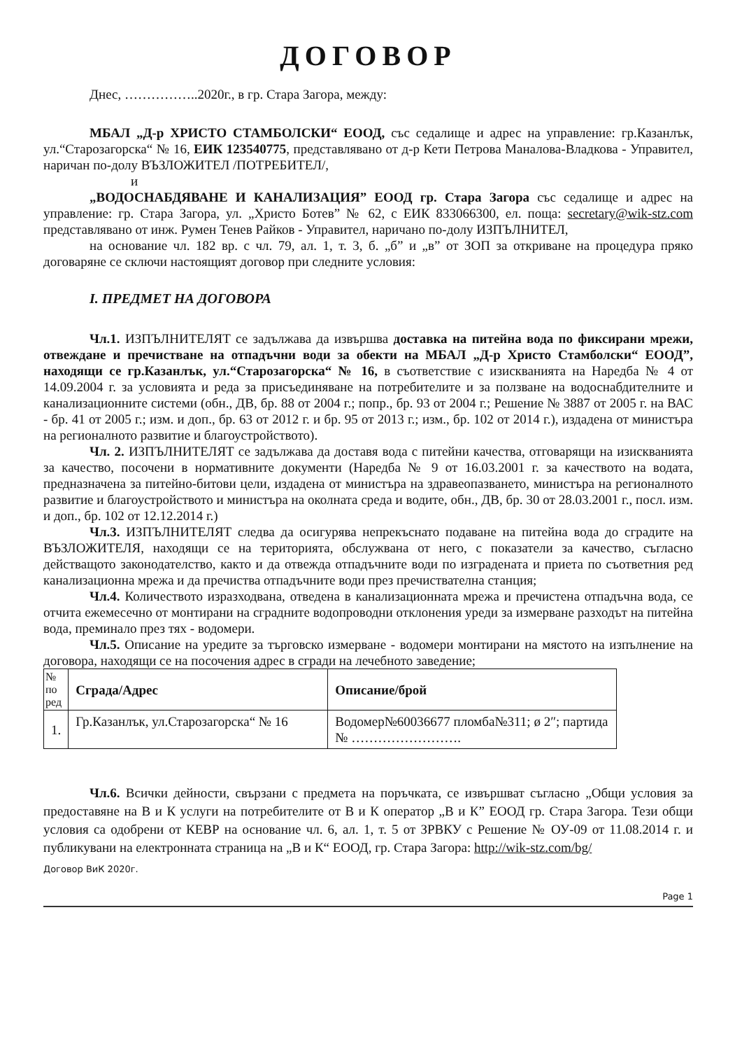ДОГОВОР
Днес, ……………..2020г., в гр. Стара Загора, между:
МБАЛ „Д-р ХРИСТО СТАМБОЛСКИ“ ЕООД, със седалище и адрес на управление: гр.Казанлък, ул.“Старозагорска“ № 16, ЕИК 123540775, представлявано от д-р Кети Петрова Маналова-Владкова - Управител, наричан по-долу ВЪЗЛОЖИТЕЛ /ПОТРЕБИТЕЛ/,
и
„ВОДОСНАБДЯВАНЕ И КАНАЛИЗАЦИЯ” ЕООД гр. Стара Загора със седалище и адрес на управление: гр. Стара Загора, ул. „Христо Ботев” № 62, с ЕИК 833066300, ел. поща: secretary@wik-stz.com представлявано от инж. Румен Тенев Райков - Управител, наричано по-долу ИЗПЪЛНИТЕЛ,
на основание чл. 182 вр. с чл. 79, ал. 1, т. 3, б. „б” и „в” от ЗОП за откриване на процедура пряко договаряне се сключи настоящият договор при следните условия:
I. ПРЕДМЕТ НА ДОГОВОРА
Чл.1. ИЗПЪЛНИТЕЛЯТ се задължава да извършва доставка на питейна вода по фиксирани мрежи, отвеждане и пречистване на отпадъчни води за обекти на МБАЛ „Д-р Христо Стамболски“ ЕООД”, находящи се гр.Казанлък, ул.“Старозагорска“ № 16, в съответствие с изискванията на Наредба № 4 от 14.09.2004 г. за условията и реда за присъединяване на потребителите и за ползване на водоснабдителните и канализационните системи (обн., ДВ, бр. 88 от 2004 г.; попр., бр. 93 от 2004 г.; Решение № 3887 от 2005 г. на ВАС - бр. 41 от 2005 г.; изм. и доп., бр. 63 от 2012 г. и бр. 95 от 2013 г.; изм., бр. 102 от 2014 г.), издадена от министъра на регионалното развитие и благоустройството).
Чл. 2. ИЗПЪЛНИТЕЛЯТ се задължава да доставя вода с питейни качества, отговарящи на изискванията за качество, посочени в нормативните документи (Наредба № 9 от 16.03.2001 г. за качеството на водата, предназначена за питейно-битови цели, издадена от министъра на здравеопазването, министъра на регионалното развитие и благоустройството и министъра на околната среда и водите, обн., ДВ, бр. 30 от 28.03.2001 г., посл. изм. и доп., бр. 102 от 12.12.2014 г.)
Чл.3. ИЗПЪЛНИТЕЛЯТ следва да осигурява непрекъснато подаване на питейна вода до сградите на ВЪЗЛОЖИТЕЛЯ, находящи се на територията, обслужвана от него, с показатели за качество, съгласно действащото законодателство, както и да отвежда отпадъчните води по изградената и приета по съответния ред канализационна мрежа и да пречиства отпадъчните води през пречиствателна станция;
Чл.4. Количеството изразходвана, отведена в канализационната мрежа и пречистена отпадъчна вода, се отчита ежемесечно от монтирани на сградните водопроводни отклонения уреди за измерване разходът на питейна вода, преминало през тях - водомери.
Чл.5. Описание на уредите за търговско измерване - водомери монтирани на мястото на изпълнение на договора, находящи се на посочения адрес в сгради на лечебното заведение;
| № по ред | Сграда/Адрес | Описание/брой |
| --- | --- | --- |
| 1. | Гр.Казанлък, ул.Старозагорска“ № 16 | Водомер№60036677 пломба№311; ø 2″; партида № ……………………. |
Чл.6. Всички дейности, свързани с предмета на поръчката, се извършват съгласно „Общи условия за предоставяне на В и К услуги на потребителите от В и К оператор „В и К” ЕООД гр. Стара Загора. Тези общи условия са одобрени от КЕВР на основание чл. 6, ал. 1, т. 5 от ЗРВКУ с Решение № ОУ-09 от 11.08.2014 г. и публикувани на електронната страница на „В и К“ ЕООД, гр. Стара Загора: http://wik-stz.com/bg/
Договор ВиК 2020г.
Page 1